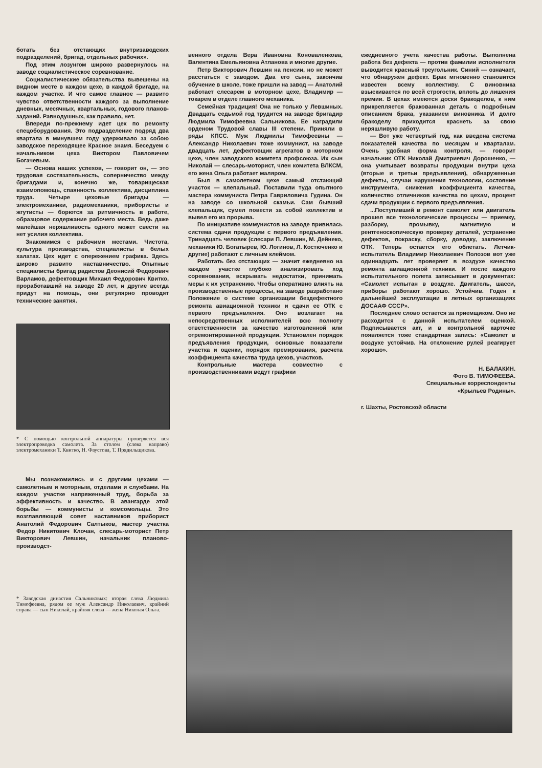ботать без отстающих внутризаводских подразделений, бригад, отдельных рабочих».
Под этим лозунгом широко развернулось на заводе социалистическое соревнование.
Социалистические обязательства вывешены на видном месте в каждом цехе, в каждой бригаде, на каждом участке. И что самое главное — развито чувство ответственности каждого за выполнение дневных, месячных, квартальных, годового планов-заданий. Равнодушных, как правило, нет.
Впереди по-прежнему идет цех по ремонту спецоборудования. Это подразделение подряд два квартала в минувшем году удерживало за собою заводское переходящее Красное знамя. Беседуем с начальником цеха Виктором Павловичем Богачевым.
— Основа наших успехов, — говорит он, — это трудовая состязательность, соперничество между бригадами и, конечно же, товарищеская взаимопомощь, спаянность коллектива, дисциплина труда. Четыре цеховые бригады — электромеханики, радиомеханики, прибористы и жгутисты — борются за ритмичность в работе, образцовое содержание рабочего места. Ведь даже малейшая неряшливость одного может свести на нет усилия коллектива.
Знакомимся с рабочими местами. Чистота, культура производства, специалисты в белых халатах. Цех идет с опережением графика. Здесь широко развито наставничество. Опытные специалисты бригад радистов Деонисий Федорович Варламов, дефектовщик Михаил Федорович Квитко, проработавший на заводе 20 лет, и другие всегда придут на помощь, они регулярно проводят технические занятия.
* С помощью контрольной аппаратуры проверяется вся электропроводка самолета. За столом (слева направо) электромеханики Т. Квитко, Н. Фаустова, Т. Прядильщикова.
Мы познакомились и с другими цехами — самолетным и моторным, отделами и службами. На каждом участке напряженный труд, борьба за эффективность и качество. В авангарде этой борьбы — коммунисты и комсомольцы. Это возглавляющий совет наставников приборист Анатолий Федорович Салтыков, мастер участка Федор Никитович Клочан, слесарь-моторист Петр Викторович Левшин, начальник планово-производст-
* Заводская династия Сальниковых: вторая слева Людмила Тимофеевна, рядом ее муж Александр Николаевич, крайний справа — сын Николай, крайняя слева — жена Николая Ольга.
венного отдела Вера Ивановна Коноваленкова, Валентина Емельяновна Атланова и многие другие.
Петр Викторович Левшин на пенсии, но не может расстаться с заводом. Два его сына, закончив обучение в школе, тоже пришли на завод — Анатолий работает слесарем в моторном цехе, Владимир — токарем в отделе главного механика.
Семейная традиция! Она не только у Левшиных. Двадцать седьмой год трудится на заводе бригадир Людмила Тимофеевна Сальникова. Ее наградили орденом Трудовой славы III степени. Приняли в ряды КПСС. Муж Людмилы Тимофеевны — Александр Николаевич тоже коммунист, на заводе двадцать лет, дефектовщик агрегатов в моторном цехе, член заводского комитета профсоюза. Их сын Николай — слесарь-моторист, член комитета ВЛКСМ, его жена Ольга работает маляром.
Был в самолетном цехе самый отстающий участок — клепальный. Поставили туда опытного мастера коммуниста Петра Гавриловича Гудина. Он на заводе со школьной скамьи. Сам бывший клепальщик, сумел повести за собой коллектив и вывел его из прорыва.
По инициативе коммунистов на заводе привилась система сдачи продукции с первого предъявления. Тринадцать человек (слесари П. Левшин, М. Дейнеко, механики Ю. Богатырев, Ю. Логинов, Л. Костюченко и другие) работают с личным клеймом.
Работать без отстающих — значит ежедневно на каждом участке глубоко анализировать ход соревнования, вскрывать недостатки, принимать меры к их устранению. Чтобы оперативно влиять на производственные процессы, на заводе разработано Положение о системе организации бездефектного ремонта авиационной техники и сдачи ее ОТК с первого предъявления. Оно возлагает на непосредственных исполнителей всю полноту ответственности за качество изготовленной или отремонтированной продукции. Установлен порядок предъявления продукции, основные показатели участка и оценки, порядок премирования, расчета коэффициента качества труда цехов, участков.
Контрольные мастера совместно с производственниками ведут графики
ежедневного учета качества работы. Выполнена работа без дефекта — против фамилии исполнителя выводится красный треугольник. Синий — означает, что обнаружен дефект. Брак мгновенно становится известен всему коллективу. С виновника взыскивается по всей строгости, вплоть до лишения премии. В цехах имеются доски бракоделов, к ним прикрепляется бракованная деталь с подробным описанием брака, указанием виновника. И долго бракоделу приходится краснеть за свою неряшливую работу.
— Вот уже четвертый год, как введена система показателей качества по месяцам и кварталам. Очень удобная форма контроля, — говорит начальник ОТК Николай Дмитриевич Дорошенко, — она учитывает возвраты продукции внутри цеха (вторые и третьи предъявления), обнаруженные дефекты, случаи нарушения технологии, состояние инструмента, снижения коэффициента качества, количество отличников качества по цехам, процент сдачи продукции с первого предъявления.
...Поступивший в ремонт самолет или двигатель прошел все технологические процессы — приемку, разборку, промывку, магнитную и рентгеноскопическую проверку деталей, устранение дефектов, покраску, сборку, доводку, заключение ОТК. Теперь остается его облетать. Летчик-испытатель Владимир Николаевич Полозов вот уже одиннадцать лет проверяет в воздухе качество ремонта авиационной техники. И после каждого испытательного полета записывает в документах: «Самолет испытан в воздухе. Двигатель, шасси, приборы работают хорошо. Устойчив. Годен к дальнейшей эксплуатации в летных организациях ДОСААФ СССР».
Последнее слово остается за приемщиком. Оно не расходится с данной испытателем оценкой. Подписывается акт, и в контрольной карточке появляется тоже стандартная запись: «Самолет в воздухе устойчив. На отклонение рулей реагирует хорошо».
Н. БАЛАКИН.
Фото В. ТИМОФЕЕВА.
Специальные корреспонденты
«Крыльев Родины».
г. Шахты, Ростовской области